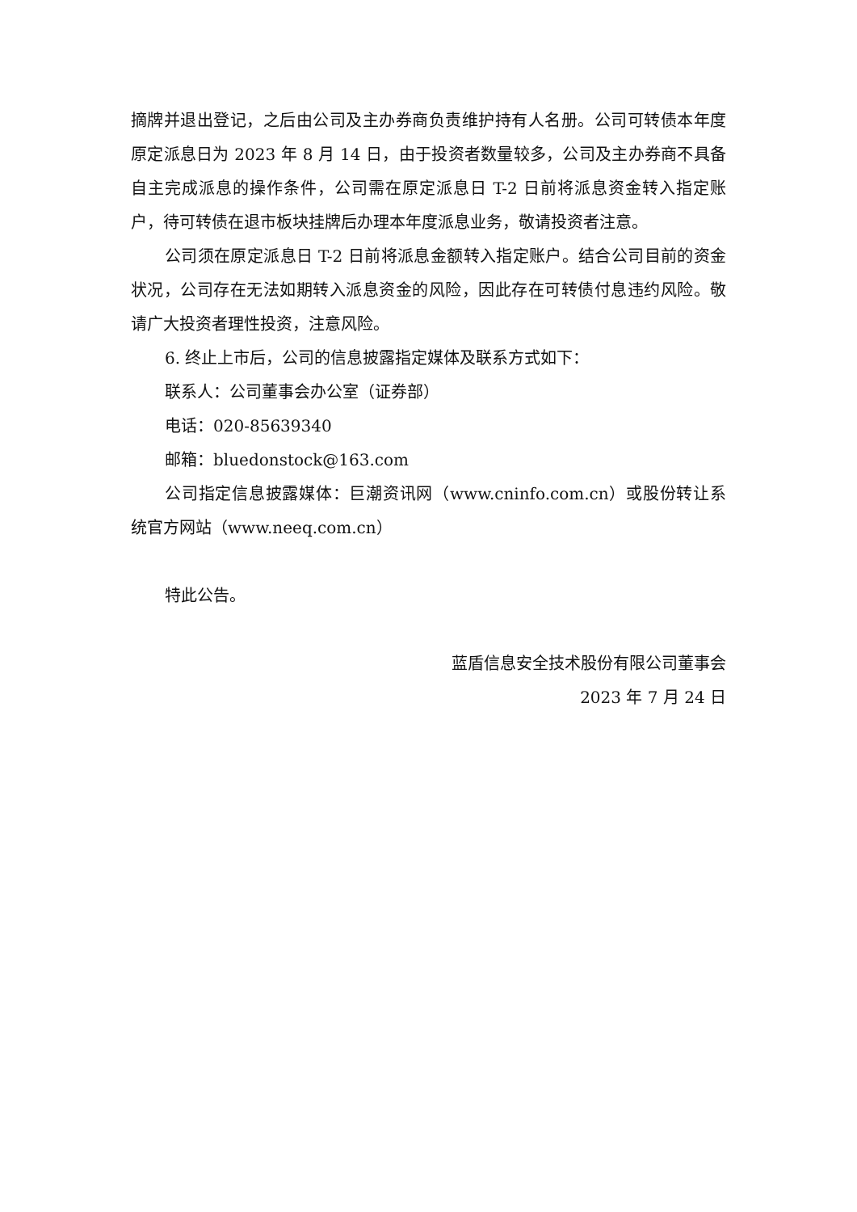摘牌并退出登记，之后由公司及主办券商负责维护持有人名册。公司可转债本年度原定派息日为 2023 年 8 月 14 日，由于投资者数量较多，公司及主办券商不具备自主完成派息的操作条件，公司需在原定派息日 T-2 日前将派息资金转入指定账户，待可转债在退市板块挂牌后办理本年度派息业务，敬请投资者注意。
公司须在原定派息日 T-2 日前将派息金额转入指定账户。结合公司目前的资金状况，公司存在无法如期转入派息资金的风险，因此存在可转债付息违约风险。敬请广大投资者理性投资，注意风险。
6. 终止上市后，公司的信息披露指定媒体及联系方式如下：
联系人：公司董事会办公室（证券部）
电话：020-85639340
邮箱：bluedonstock@163.com
公司指定信息披露媒体：巨潮资讯网（www.cninfo.com.cn）或股份转让系统官方网站（www.neeq.com.cn）
特此公告。
蓝盾信息安全技术股份有限公司董事会
2023 年 7 月 24 日